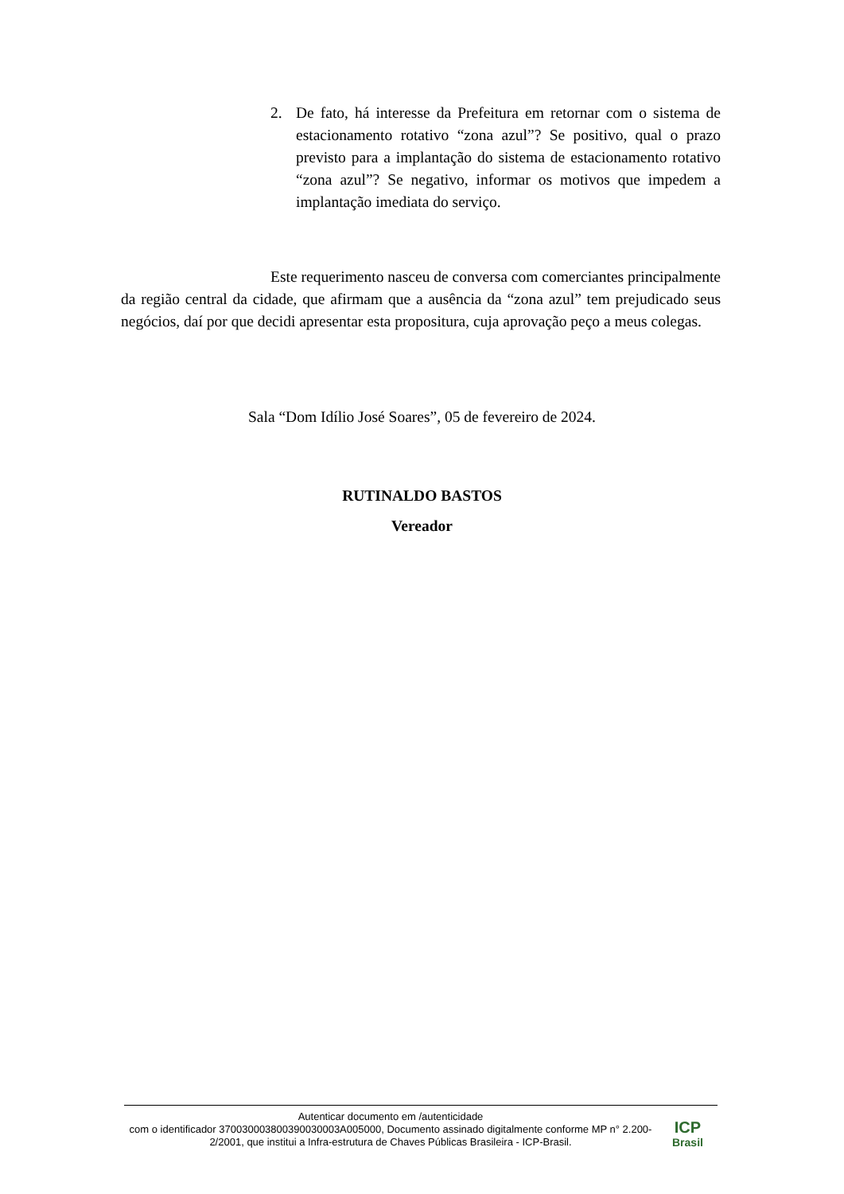2. De fato, há interesse da Prefeitura em retornar com o sistema de estacionamento rotativo “zona azul”? Se positivo, qual o prazo previsto para a implantação do sistema de estacionamento rotativo “zona azul”? Se negativo, informar os motivos que impedem a implantação imediata do serviço.
Este requerimento nasceu de conversa com comerciantes principalmente da região central da cidade, que afirmam que a ausência da “zona azul” tem prejudicado seus negócios, daí por que decidi apresentar esta propositura, cuja aprovação peço a meus colegas.
Sala “Dom Idílio José Soares”, 05 de fevereiro de 2024.
RUTINALDO BASTOS
Vereador
Autenticar documento em /autenticidade
com o identificador 370030003800390030003A005000, Documento assinado digitalmente conforme MP n° 2.200-2/2001, que institui a Infra-estrutura de Chaves Públicas Brasileira - ICP-Brasil.
ICP
Brasil